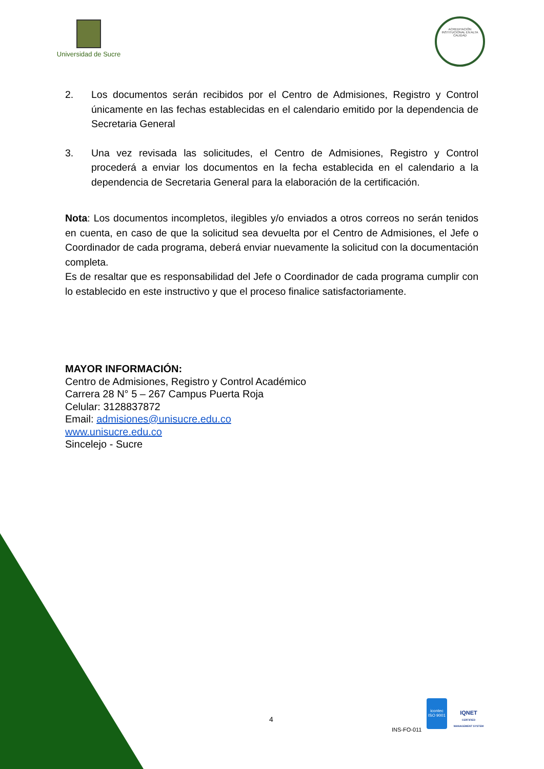Universidad de Sucre
ACREDITACIÓN INSTITUCIONAL EN ALTA CALIDAD
2. Los documentos serán recibidos por el Centro de Admisiones, Registro y Control únicamente en las fechas establecidas en el calendario emitido por la dependencia de Secretaria General
3. Una vez revisada las solicitudes, el Centro de Admisiones, Registro y Control procederá a enviar los documentos en la fecha establecida en el calendario a la dependencia de Secretaria General para la elaboración de la certificación.
Nota: Los documentos incompletos, ilegibles y/o enviados a otros correos no serán tenidos en cuenta, en caso de que la solicitud sea devuelta por el Centro de Admisiones, el Jefe o Coordinador de cada programa, deberá enviar nuevamente la solicitud con la documentación completa.
Es de resaltar que es responsabilidad del Jefe o Coordinador de cada programa cumplir con lo establecido en este instructivo y que el proceso finalice satisfactoriamente.
MAYOR INFORMACIÓN:
Centro de Admisiones, Registro y Control Académico
Carrera 28 N° 5 – 267 Campus Puerta Roja
Celular: 3128837872
Email: admisiones@unisucre.edu.co
www.unisucre.edu.co
Sincelejo - Sucre
4
INS-FO-011
icontec
ISO 9001
IQNET
CERTIFIED MANAGEMENT SYSTEM